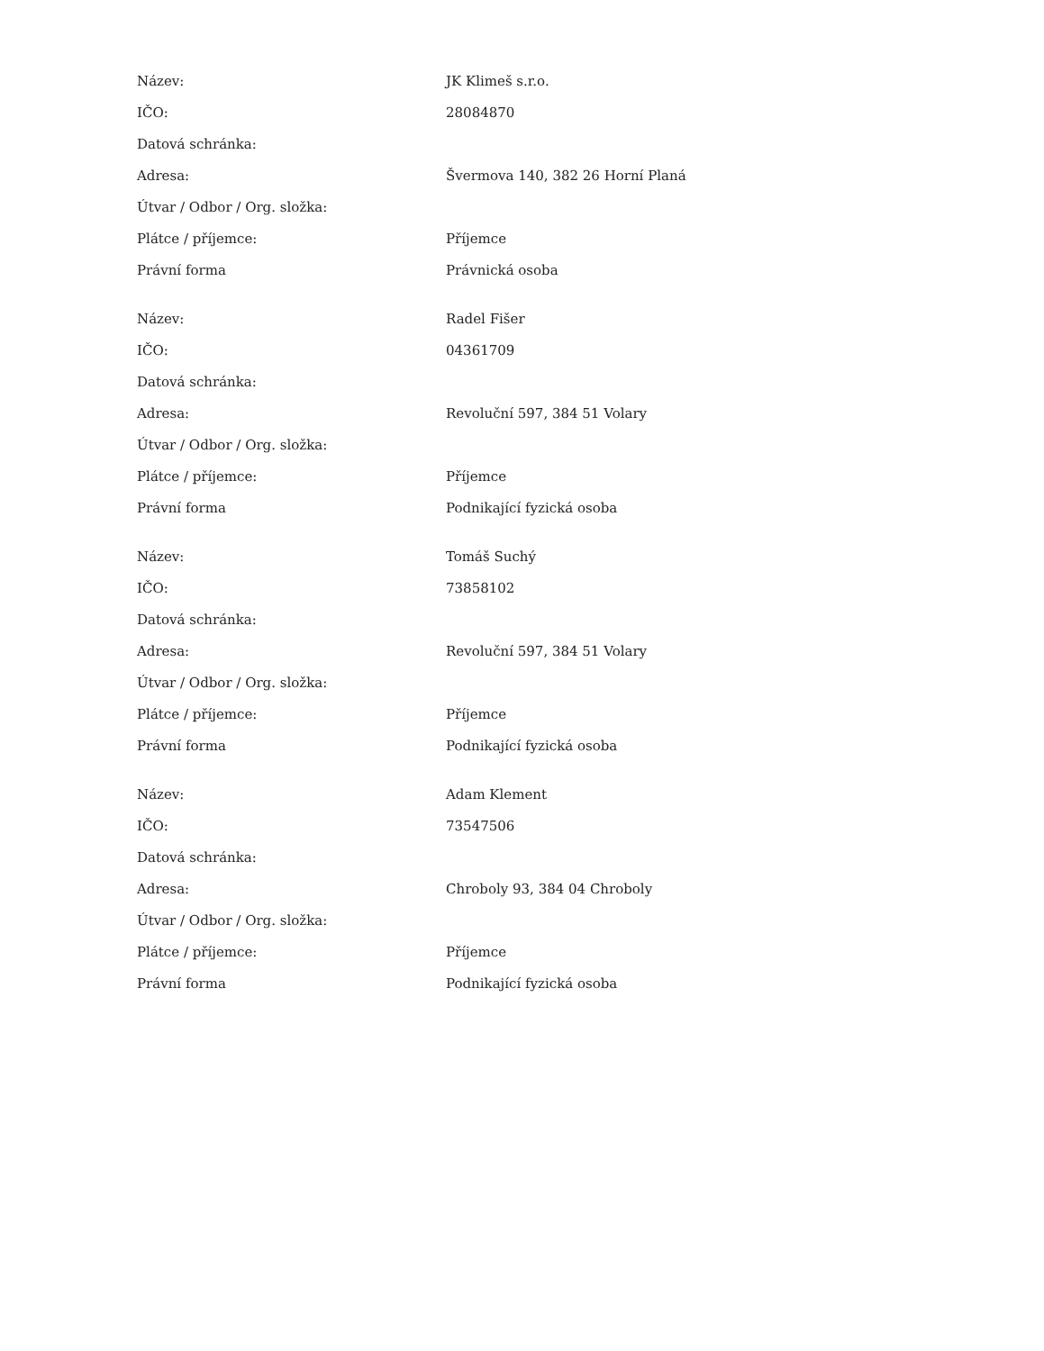| Název: | JK Klimeš s.r.o. |
| IČO: | 28084870 |
| Datová schránka: | |
| Adresa: | Švermova 140, 382 26 Horní Planá |
| Útvar / Odbor / Org. složka: | |
| Plátce / příjemce: | Příjemce |
| Právní forma | Právnická osoba |
| Název: | Radel Fišer |
| IČO: | 04361709 |
| Datová schránka: | |
| Adresa: | Revoluční 597, 384 51 Volary |
| Útvar / Odbor / Org. složka: | |
| Plátce / příjemce: | Příjemce |
| Právní forma | Podnikající fyzická osoba |
| Název: | Tomáš Suchý |
| IČO: | 73858102 |
| Datová schránka: | |
| Adresa: | Revoluční 597, 384 51 Volary |
| Útvar / Odbor / Org. složka: | |
| Plátce / příjemce: | Příjemce |
| Právní forma | Podnikající fyzická osoba |
| Název: | Adam Klement |
| IČO: | 73547506 |
| Datová schránka: | |
| Adresa: | Chroboly 93, 384 04 Chroboly |
| Útvar / Odbor / Org. složka: | |
| Plátce / příjemce: | Příjemce |
| Právní forma | Podnikající fyzická osoba |